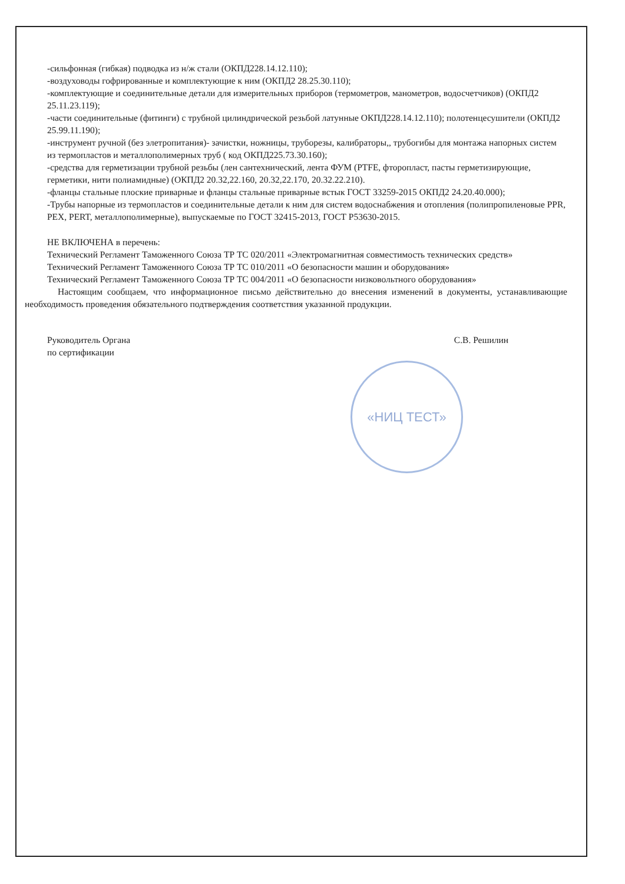«НИЦ ТЕСТ»
-сильфонная (гибкая) подводка из н/ж стали (ОКПД228.14.12.110);
-воздуховоды гофрированные и комплектующие к ним (ОКПД2 28.25.30.110);
-комплектующие и соединительные детали для измерительных приборов (термометров, манометров, водосчетчиков) (ОКПД2 25.11.23.119);
-части соединительные (фитинги) с трубной цилиндрической резьбой латунные ОКПД228.14.12.110); полотенцесушители (ОКПД2 25.99.11.190);
-инструмент ручной (без элетропитания)- зачистки, ножницы, труборезы, калибраторы,, трубогибы для монтажа напорных систем из термопластов и металлополимерных труб ( код ОКПД225.73.30.160);
-средства для герметизации трубной резьбы (лен сантехнический, лента ФУМ (PTFE, фторопласт, пасты герметизирующие, герметики, нити полиамидные) (ОКПД2 20.32,22.160, 20.32,22.170, 20.32.22.210).
-фланцы стальные плоские приварные и фланцы стальные приварные встык ГОСТ 33259-2015 ОКПД2 24.20.40.000);
-Трубы напорные из термопластов и соединительные детали к ним для систем водоснабжения и отопления (полипропиленовые PPR, PEX, PERT, металлополимерные), выпускаемые по ГОСТ 32415-2013, ГОСТ Р53630-2015.
НЕ ВКЛЮЧЕНА в перечень:
Технический Регламент Таможенного Союза ТР ТС 020/2011 «Электромагнитная совместимость технических средств»
Технический Регламент Таможенного Союза ТР ТС 010/2011 «О безопасности машин и оборудования»
Технический Регламент Таможенного Союза ТР ТС 004/2011 «О безопасности низковольтного оборудования»
Настоящим сообщаем, что информационное письмо действительно до внесения изменений в документы, устанавливающие необходимость проведения обязательного подтверждения соответствия указанной продукции.
Руководитель Органа
по сертификации
С.В. Решилин